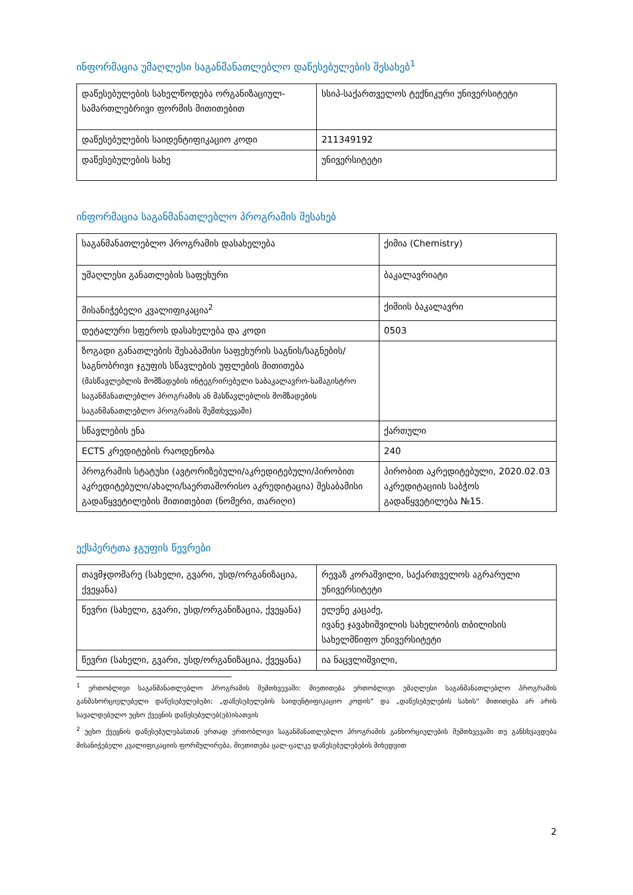ინფორმაცია უმაღლესი საგანმანათლებლო დაწესებულების შესახებ<sup>1</sup>
| დაწესებულების სახელწოდება ორგანიზაციულ-სამართლებრივი ფორმის მითითებით | სსიპ-საქართველოს ტექნიკური უნივერსიტეტი |
| დაწესებულების საიდენტიფიკაციო კოდი | 211349192 |
| დაწესებულების სახე | უნივერსიტეტი |
ინფორმაცია საგანმანათლებლო პროგრამის შესახებ
| საგანმანათლებლო პროგრამის დასახელება | ქიმია (Chemistry) |
| უმაღლესი განათლების საფეხური | ბაკალავრიატი |
| მისანიჭებელი კვალიფიკაცია<sup>2</sup> | ქიმიის ბაკალავრი |
| დეტალური სფეროს დასახელება და კოდი | 0503 |
| ზოგადი განათლების შესაბამისი საფეხურის საგნის/საგნების/საგნობრივი ჯგუფის სწავლების უფლების მითითება (მასწავლებლის მომზადების ინტეგრირებული საბაკალავრო-სამაგისტრო საგანმანათლებლო პროგრამის ან მასწავლებლის მომზადების საგანმანათლებლო პროგრამის შემთხვევაში) | |
| სწავლების ენა | ქართული |
| ECTS კრედიტების რაოდენობა | 240 |
| პროგრამის სტატუსი (ავტორიზებული/აკრედიტებული/პირობით აკრედიტებული/ახალი/საერთაშორისო აკრედიტაცია) შესაბამისი გადაწყვეტილების მითითებით (ნომერი, თარიღი) | პირობით აკრედიტებული, 2020.02.03 აკრედიტაციის საბჭოს გადაწყვეტილება №15. |
ექსპერტთა ჯგუფის წევრები
| თავმჯდომარე (სახელი, გვარი, უსდ/ორგანიზაცია, ქვეყანა) | რევაზ კორაშვილი, საქართველოს აგრარული უნივერსიტეტი |
| წევრი (სახელი, გვარი, უსდ/ორგანიზაცია, ქვეყანა) | ელენე კაცაძე, ივანე ჯავახიშვილის სახელობის თბილისის სახელმწიფო უნივერსიტეტი |
| წევრი (სახელი, გვარი, უსდ/ორგანიზაცია, ქვეყანა) | ია ნაცვლიშვილი, |
<sup>1</sup> ერთობლივი საგანმანათლებლო პროგრამის შემთხვევაში: მიეთითება ერთობლივი უმაღლესი საგანმანათლებლო პროგრამის განმახორციელებელი დაწესებულებები; „დაწესებულების საიდენტიფიკაციო კოდის“ და „დაწესებულების სახის“ მითითება არ არის სავალდებულო უცხო ქვეყნის დაწესებულებ(ებ)ისათვის
<sup>2</sup> უცხო ქვეყნის დაწესებულებასთან ერთად ერთობლივი საგანმანათლებლო პროგრამის განხორციელების შემთხვევაში თუ განსხვავდება მისანიჭებელი კვალიფიკაციის ფორმულირება, მიეთითება ცალ-ცალკე დაწესებულებების მიხედვით
2